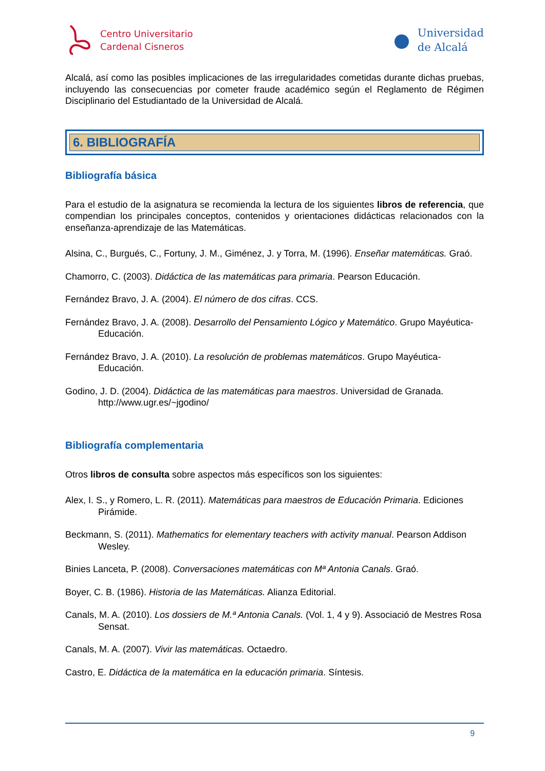Centro Universitario
Cardenal Cisneros
Universidad
de Alcalá
Alcalá, así como las posibles implicaciones de las irregularidades cometidas durante dichas pruebas, incluyendo las consecuencias por cometer fraude académico según el Reglamento de Régimen Disciplinario del Estudiantado de la Universidad de Alcalá.
6. BIBLIOGRAFÍA
Bibliografía básica
Para el estudio de la asignatura se recomienda la lectura de los siguientes libros de referencia, que compendian los principales conceptos, contenidos y orientaciones didácticas relacionados con la enseñanza-aprendizaje de las Matemáticas.
Alsina, C., Burgués, C., Fortuny, J. M., Giménez, J. y Torra, M. (1996). Enseñar matemáticas. Graó.
Chamorro, C. (2003). Didáctica de las matemáticas para primaria. Pearson Educación.
Fernández Bravo, J. A. (2004). El número de dos cifras. CCS.
Fernández Bravo, J. A. (2008). Desarrollo del Pensamiento Lógico y Matemático. Grupo Mayéutica-Educación.
Fernández Bravo, J. A. (2010). La resolución de problemas matemáticos. Grupo Mayéutica-Educación.
Godino, J. D. (2004). Didáctica de las matemáticas para maestros. Universidad de Granada. http://www.ugr.es/~jgodino/
Bibliografía complementaria
Otros libros de consulta sobre aspectos más específicos son los siguientes:
Alex, I. S., y Romero, L. R. (2011). Matemáticas para maestros de Educación Primaria. Ediciones Pirámide.
Beckmann, S. (2011). Mathematics for elementary teachers with activity manual. Pearson Addison Wesley.
Binies Lanceta, P. (2008). Conversaciones matemáticas con Mª Antonia Canals. Graó.
Boyer, C. B. (1986). Historia de las Matemáticas. Alianza Editorial.
Canals, M. A. (2010). Los dossiers de M.ª Antonia Canals. (Vol. 1, 4 y 9). Associació de Mestres Rosa Sensat.
Canals, M. A. (2007). Vivir las matemáticas. Octaedro.
Castro, E. Didáctica de la matemática en la educación primaria. Síntesis.
9